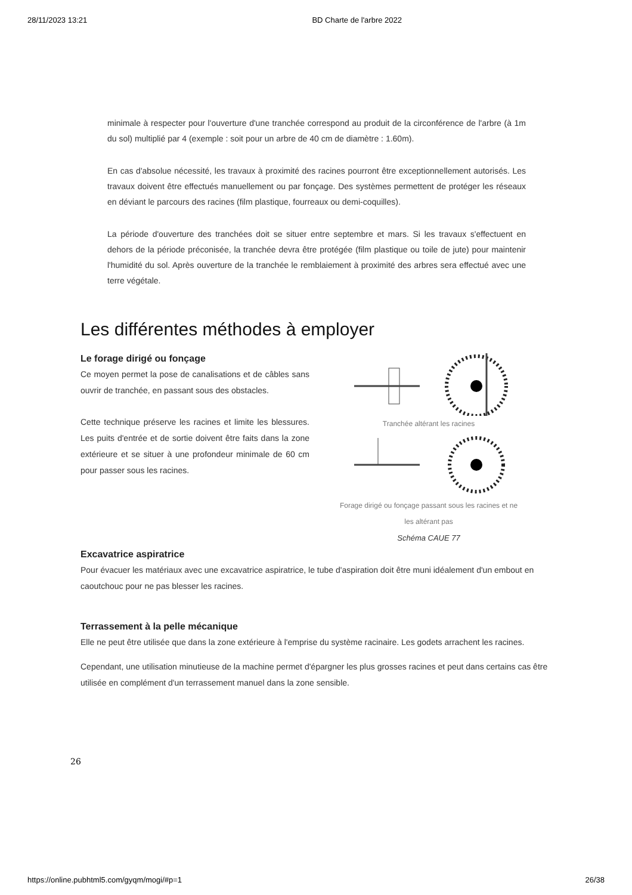28/11/2023 13:21 BD Charte de l'arbre 2022
minimale à respecter pour l'ouverture d'une tranchée correspond au produit de la circonférence de l'arbre (à 1m du sol) multiplié par 4 (exemple : soit pour un arbre de 40 cm de diamètre : 1.60m).
En cas d'absolue nécessité, les travaux à proximité des racines pourront être exceptionnellement autorisés. Les travaux doivent être effectués manuellement ou par fonçage. Des systèmes permettent de protéger les réseaux en déviant le parcours des racines (film plastique, fourreaux ou demi-coquilles).
La période d'ouverture des tranchées doit se situer entre septembre et mars. Si les travaux s'effectuent en dehors de la période préconisée, la tranchée devra être protégée (film plastique ou toile de jute) pour maintenir l'humidité du sol. Après ouverture de la tranchée le remblaiement à proximité des arbres sera effectué avec une terre végétale.
Les différentes méthodes à employer
Le forage dirigé ou fonçage
Ce moyen permet la pose de canalisations et de câbles sans ouvrir de tranchée, en passant sous des obstacles.
Cette technique préserve les racines et limite les blessures. Les puits d'entrée et de sortie doivent être faits dans la zone extérieure et se situer à une profondeur minimale de 60 cm pour passer sous les racines.
Tranchée altérant les racines
Forage dirigé ou fonçage passant sous les racines et ne les altérant pas
Schéma CAUE 77
Excavatrice aspiratrice
Pour évacuer les matériaux avec une excavatrice aspiratrice, le tube d'aspiration doit être muni idéalement d'un embout en caoutchouc pour ne pas blesser les racines.
Terrassement à la pelle mécanique
Elle ne peut être utilisée que dans la zone extérieure à l'emprise du système racinaire. Les godets arrachent les racines.
Cependant, une utilisation minutieuse de la machine permet d'épargner les plus grosses racines et peut dans certains cas être utilisée en complément d'un terrassement manuel dans la zone sensible.
26
https://online.pubhtml5.com/gyqm/mogi/#p=1 26/38